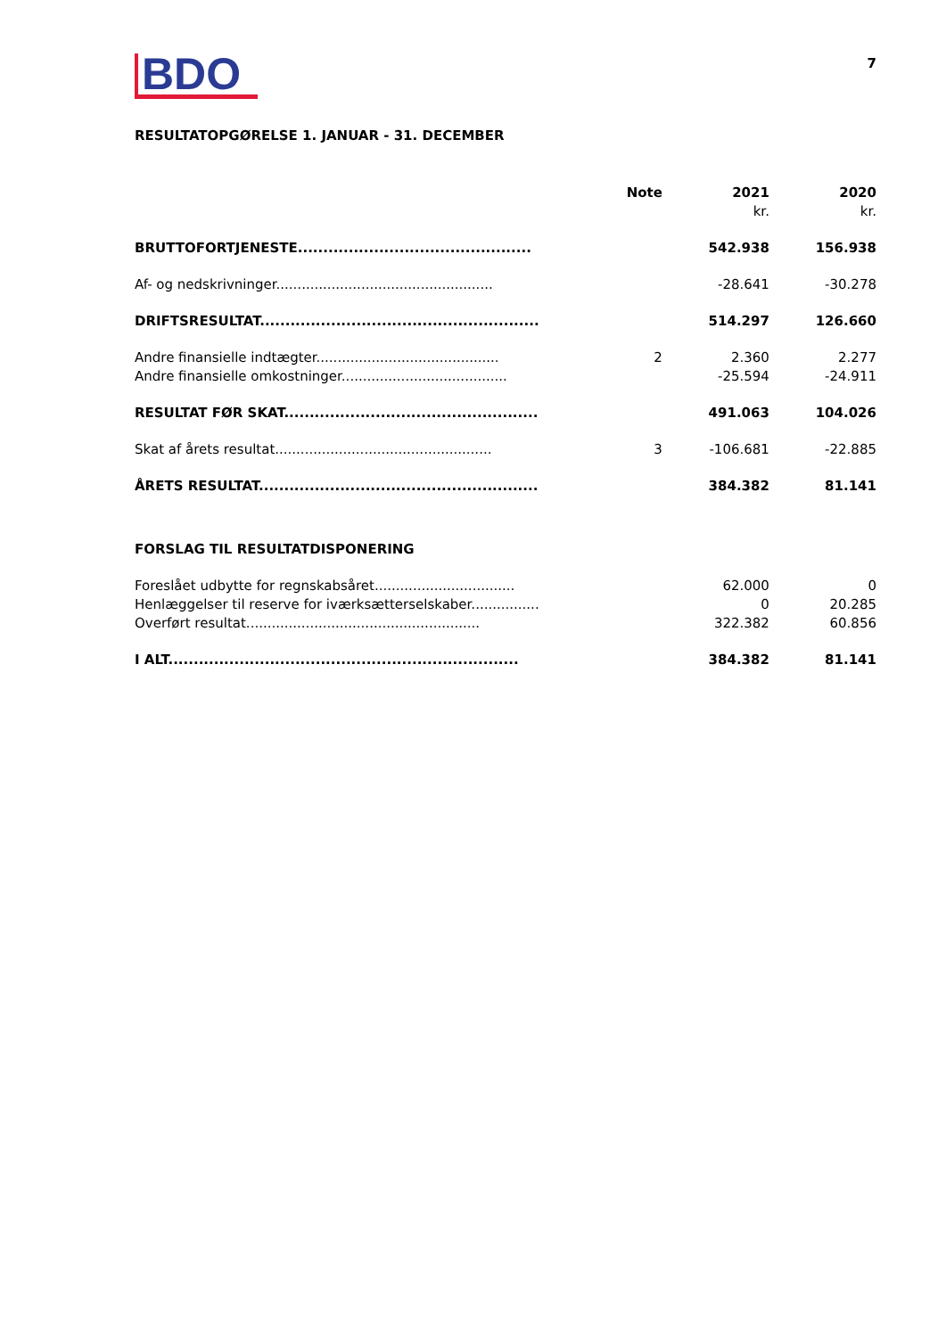BDO
7
RESULTATOPGØRELSE 1. JANUAR - 31. DECEMBER
| | Note | 2021 kr. | 2020 kr. |
| --- | --- | --- | --- |
| BRUTTOFORTJENESTE.............................................. | | 542.938 | 156.938 |
| Af- og nedskrivninger................................................... | | -28.641 | -30.278 |
| DRIFTSRESULTAT....................................................... | | 514.297 | 126.660 |
| Andre finansielle indtægter........................................... | 2 | 2.360 | 2.277 |
| Andre finansielle omkostninger....................................... | | -25.594 | -24.911 |
| RESULTAT FØR SKAT.................................................. | | 491.063 | 104.026 |
| Skat af årets resultat................................................... | 3 | -106.681 | -22.885 |
| ÅRETS RESULTAT....................................................... | | 384.382 | 81.141 |
| FORSLAG TIL RESULTATDISPONERING | | | |
| Foreslået udbytte for regnskabsåret................................. | | 62.000 | 0 |
| Henlæggelser til reserve for iværksætterselskaber................ | | 0 | 20.285 |
| Overført resultat....................................................... | | 322.382 | 60.856 |
| I ALT..................................................................... | | 384.382 | 81.141 |